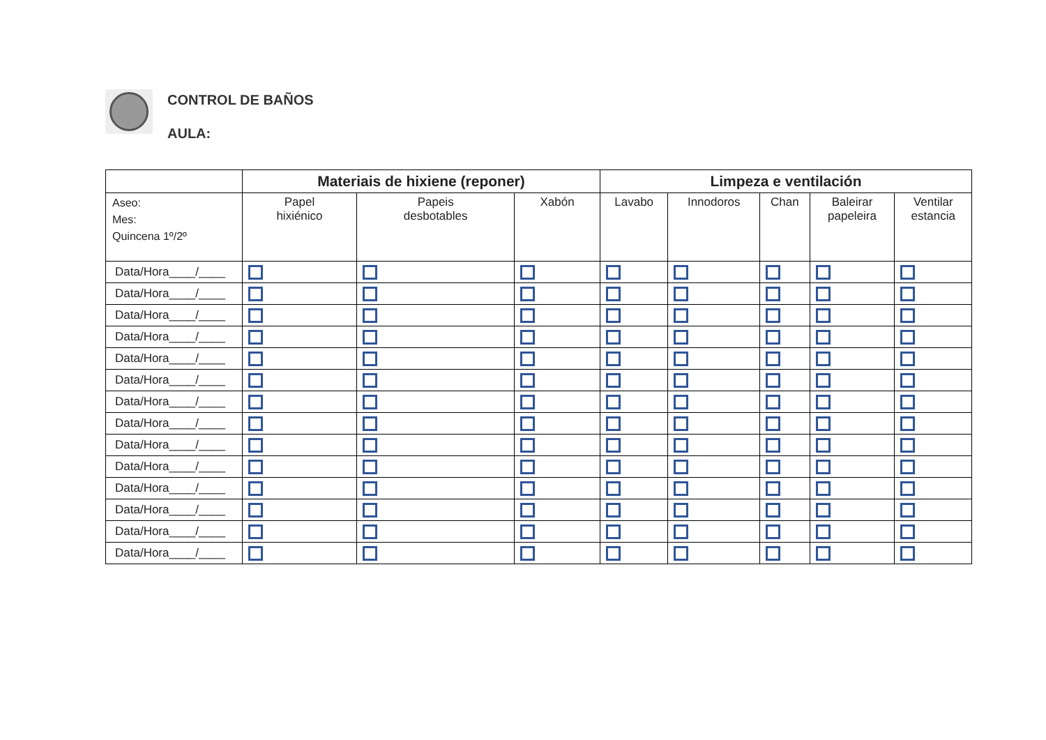CONTROL DE BAÑOS
AULA:
| | Materiais de hixiene (reponer) | | | Limpeza e ventilación | | | | |
| --- | --- | --- | --- | --- | --- | --- | --- | --- |
| Aseo: Mes: Quincena 1º/2º | Papel hixiénico | Papeis desbotables | Xabón | Lavabo | Innodoros | Chan | Baleirar papeleira | Ventilar estancia |
| Data/Hora____/____ | | | | | | | | |
| Data/Hora____/____ | | | | | | | | |
| Data/Hora____/____ | | | | | | | | |
| Data/Hora____/____ | | | | | | | | |
| Data/Hora____/____ | | | | | | | | |
| Data/Hora____/____ | | | | | | | | |
| Data/Hora____/____ | | | | | | | | |
| Data/Hora____/____ | | | | | | | | |
| Data/Hora____/____ | | | | | | | | |
| Data/Hora____/____ | | | | | | | | |
| Data/Hora____/____ | | | | | | | | |
| Data/Hora____/____ | | | | | | | | |
| Data/Hora____/____ | | | | | | | | |
| Data/Hora____/____ | | | | | | | | |